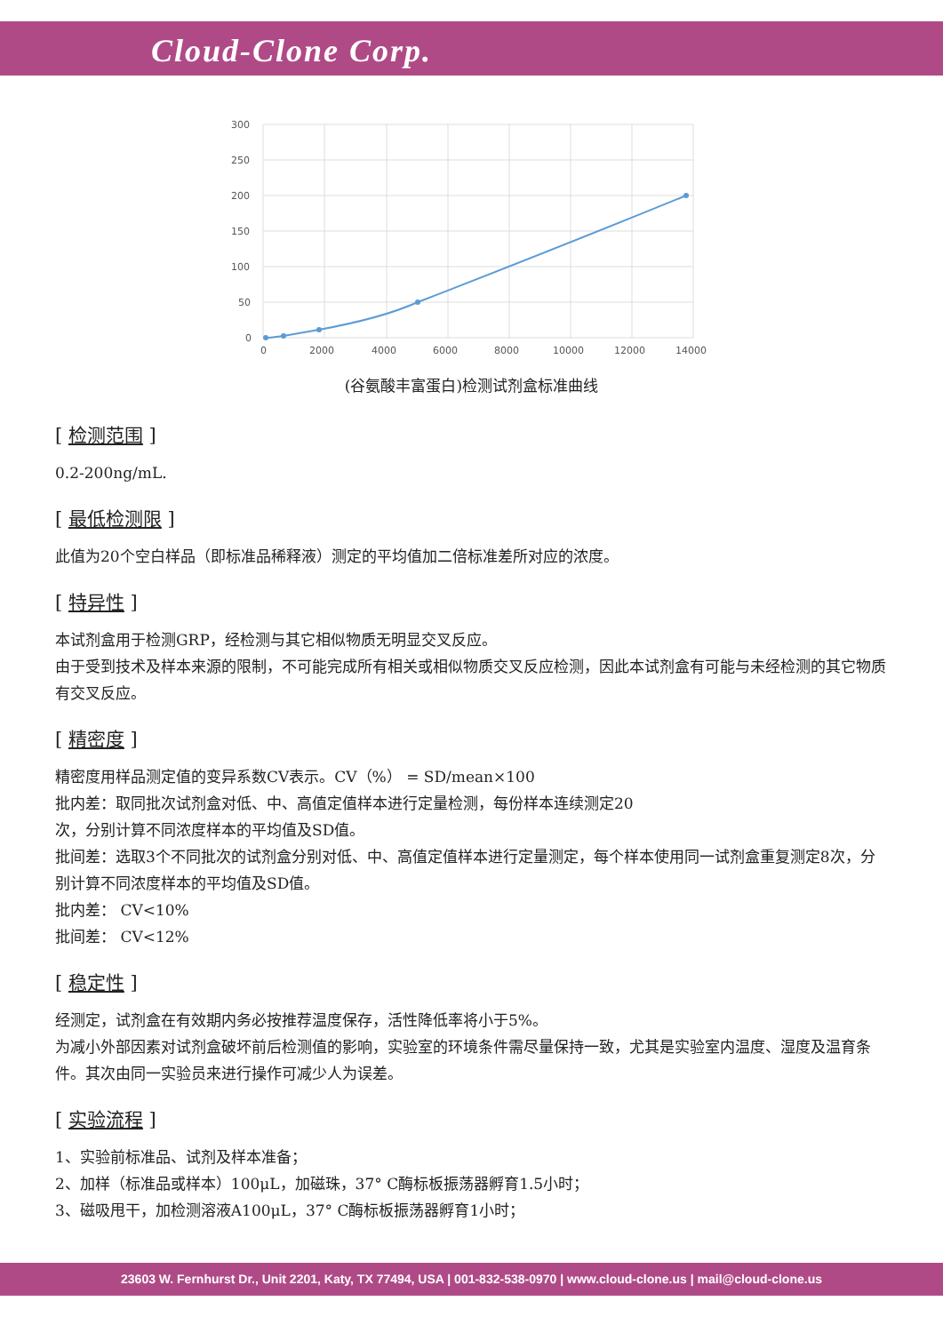Cloud-Clone Corp.
300
250
200
150
100
50
0
0
2000
4000
6000
8000
10000
12000
14000
(谷氨酸丰富蛋白)检测试剂盒标准曲线
[ 检测范围 ]
0.2-200ng/mL.
[ 最低检测限 ]
此值为20个空白样品（即标准品稀释液）测定的平均值加二倍标准差所对应的浓度。
[ 特异性 ]
本试剂盒用于检测GRP，经检测与其它相似物质无明显交叉反应。
由于受到技术及样本来源的限制，不可能完成所有相关或相似物质交叉反应检测，因此本试剂盒有可能与未经检测的其它物质有交叉反应。
[ 精密度 ]
精密度用样品测定值的变异系数CV表示。CV（%） = SD/mean×100
批内差：取同批次试剂盒对低、中、高值定值样本进行定量检测，每份样本连续测定20
次，分别计算不同浓度样本的平均值及SD值。
批间差：选取3个不同批次的试剂盒分别对低、中、高值定值样本进行定量测定，每个样本使用同一试剂盒重复测定8次，分别计算不同浓度样本的平均值及SD值。
批内差： CV<10%
批间差： CV<12%
[ 稳定性 ]
经测定，试剂盒在有效期内务必按推荐温度保存，活性降低率将小于5%。
为减小外部因素对试剂盒破坏前后检测值的影响，实验室的环境条件需尽量保持一致，尤其是实验室内温度、湿度及温育条件。其次由同一实验员来进行操作可减少人为误差。
[ 实验流程 ]
1、实验前标准品、试剂及样本准备；
2、加样（标准品或样本）100μL，加磁珠，37° C酶标板振荡器孵育1.5小时；
3、磁吸甩干，加检测溶液A100μL，37° C酶标板振荡器孵育1小时；
23603 W. Fernhurst Dr., Unit 2201, Katy, TX 77494, USA | 001-832-538-0970 | www.cloud-clone.us | mail@cloud-clone.us